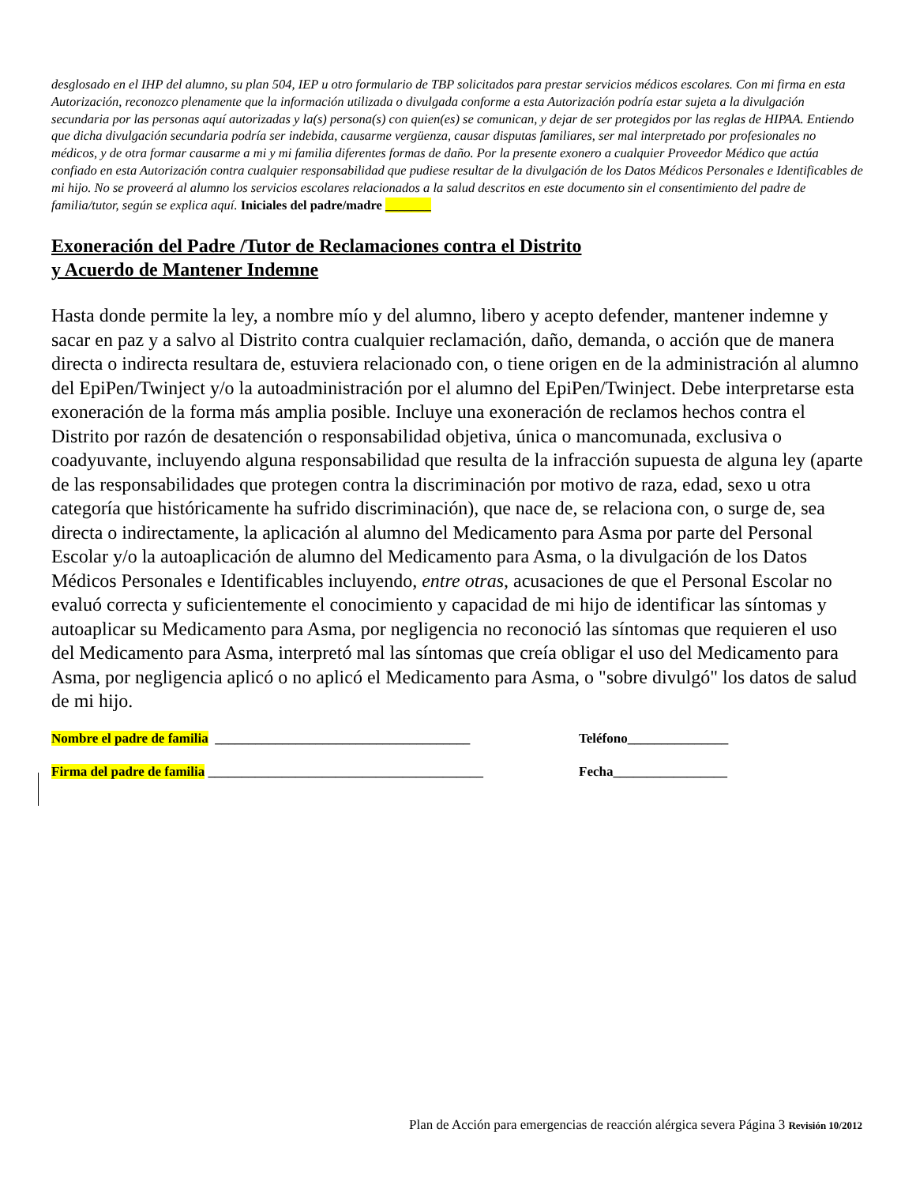desglosado en el IHP del alumno, su plan 504, IEP u otro formulario de TBP solicitados para prestar servicios médicos escolares. Con mi firma en esta Autorización, reconozco plenamente que la información utilizada o divulgada conforme a esta Autorización podría estar sujeta a la divulgación secundaria por las personas aquí autorizadas y la(s) persona(s) con quien(es) se comunican, y dejar de ser protegidos por las reglas de HIPAA. Entiendo que dicha divulgación secundaria podría ser indebida, causarme vergüenza, causar disputas familiares, ser mal interpretado por profesionales no médicos, y de otra formar causarme a mi y mi familia diferentes formas de daño. Por la presente exonero a cualquier Proveedor Médico que actúa confiado en esta Autorización contra cualquier responsabilidad que pudiese resultar de la divulgación de los Datos Médicos Personales e Identificables de mi hijo. No se proveerá al alumno los servicios escolares relacionados a la salud descritos en este documento sin el consentimiento del padre de familia/tutor, según se explica aquí. Iniciales del padre/madre _______
Exoneración del Padre /Tutor de Reclamaciones contra el Distrito
y Acuerdo de Mantener Indemne
Hasta donde permite la ley, a nombre mío y del alumno, libero y acepto defender, mantener indemne y sacar en paz y a salvo al Distrito contra cualquier reclamación, daño, demanda, o acción que de manera directa o indirecta resultara de, estuviera relacionado con, o tiene origen en de la administración al alumno del EpiPen/Twinject y/o la autoadministración por el alumno del EpiPen/Twinject. Debe interpretarse esta exoneración de la forma más amplia posible. Incluye una exoneración de reclamos hechos contra el Distrito por razón de desatención o responsabilidad objetiva, única o mancomunada, exclusiva o coadyuvante, incluyendo alguna responsabilidad que resulta de la infracción supuesta de alguna ley (aparte de las responsabilidades que protegen contra la discriminación por motivo de raza, edad, sexo u otra categoría que históricamente ha sufrido discriminación), que nace de, se relaciona con, o surge de, sea directa o indirectamente, la aplicación al alumno del Medicamento para Asma por parte del Personal Escolar y/o la autoaplicación de alumno del Medicamento para Asma, o la divulgación de los Datos Médicos Personales e Identificables incluyendo, entre otras, acusaciones de que el Personal Escolar no evaluó correcta y suficientemente el conocimiento y capacidad de mi hijo de identificar las síntomas y autoaplicar su Medicamento para Asma, por negligencia no reconoció las síntomas que requieren el uso del Medicamento para Asma, interpretó mal las síntomas que creía obligar el uso del Medicamento para Asma, por negligencia aplicó o no aplicó el Medicamento para Asma, o "sobre divulgó" los datos de salud de mi hijo.
Nombre el padre de familia ______________________________________ Teléfono_______________
Firma del padre de familia _________________________________________ Fecha_________________
Plan de Acción para emergencias de reacción alérgica severa Página 3 Revisión 10/2012